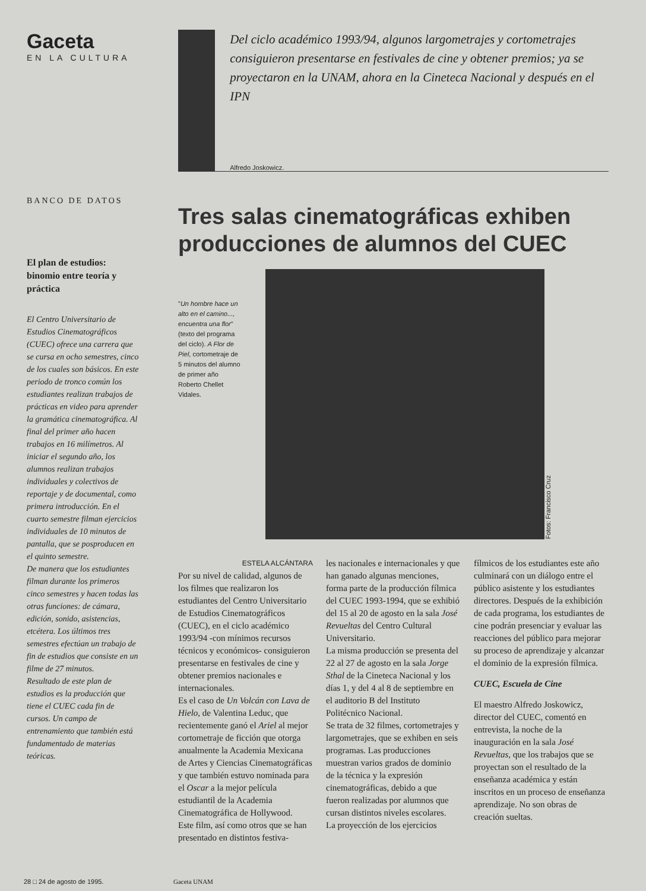Gaceta
EN LA CULTURA
BANCO DE DATOS
El plan de estudios: binomio entre teoría y práctica
El Centro Universitario de Estudios Cinematográficos (CUEC) ofrece una carrera que se cursa en ocho semestres, cinco de los cuales son básicos. En este periodo de tronco común los estudiantes realizan trabajos de prácticas en video para aprender la gramática cinematográfica. Al final del primer año hacen trabajos en 16 milímetros. Al iniciar el segundo año, los alumnos realizan trabajos individuales y colectivos de reportaje y de documental, como primera introducción. En el cuarto semestre filman ejercicios individuales de 10 minutos de pantalla, que se posproducen en el quinto semestre.
De manera que los estudiantes filman durante los primeros cinco semestres y hacen todas las otras funciones: de cámara, edición, sonido, asistencias, etcétera. Los últimos tres semestres efectúan un trabajo de fin de estudios que consiste en un filme de 27 minutos.
Resultado de este plan de estudios es la producción que tiene el CUEC cada fin de cursos. Un campo de entrenamiento que también está fundamentado de materias teóricas.
Del ciclo académico 1993/94, algunos largometrajes y cortometrajes consiguieron presentarse en festivales de cine y obtener premios; ya se proyectaron en la UNAM, ahora en la Cineteca Nacional y después en el IPN
Alfredo Joskowicz.
Tres salas cinematográficas exhiben producciones de alumnos del CUEC
"Un hombre hace un alto en el camino..., encuentra una flor" (texto del programa del ciclo). A Flor de Piel, cortometraje de 5 minutos del alumno de primer año Roberto Chellet Vidales.
Fotos: Francisco Cruz
ESTELA ALCÁNTARA
Por su nivel de calidad, algunos de los filmes que realizaron los estudiantes del Centro Universitario de Estudios Cinematográficos (CUEC), en el ciclo académico 1993/94 -con mínimos recursos técnicos y económicos- consiguieron presentarse en festivales de cine y obtener premios nacionales e internacionales.
Es el caso de Un Volcán con Lava de Hielo, de Valentina Leduc, que recientemente ganó el Ariel al mejor cortometraje de ficción que otorga anualmente la Academia Mexicana de Artes y Ciencias Cinematográficas y que también estuvo nominada para el Oscar a la mejor película estudiantil de la Academia Cinematográfica de Hollywood.
Este film, así como otros que se han presentado en distintos festiva-
les nacionales e internacionales y que han ganado algunas menciones, forma parte de la producción fílmica del CUEC 1993-1994, que se exhibió del 15 al 20 de agosto en la sala José Revueltas del Centro Cultural Universitario.
La misma producción se presenta del 22 al 27 de agosto en la sala Jorge Sthal de la Cineteca Nacional y los días 1, y del 4 al 8 de septiembre en el auditorio B del Instituto Politécnico Nacional.
Se trata de 32 filmes, cortometrajes y largometrajes, que se exhiben en seis programas. Las producciones muestran varios grados de dominio de la técnica y la expresión cinematográficas, debido a que fueron realizadas por alumnos que cursan distintos niveles escolares.
La proyección de los ejercicios
fílmicos de los estudiantes este año culminará con un diálogo entre el público asistente y los estudiantes directores. Después de la exhibición de cada programa, los estudiantes de cine podrán presenciar y evaluar las reacciones del público para mejorar su proceso de aprendizaje y alcanzar el dominio de la expresión fílmica.
CUEC, Escuela de Cine
El maestro Alfredo Joskowicz, director del CUEC, comentó en entrevista, la noche de la inauguración en la sala José Revueltas, que los trabajos que se proyectan son el resultado de la enseñanza académica y están inscritos en un proceso de enseñanza aprendizaje. No son obras de creación sueltas.
28 □ 24 de agosto de 1995. Gaceta UNAM